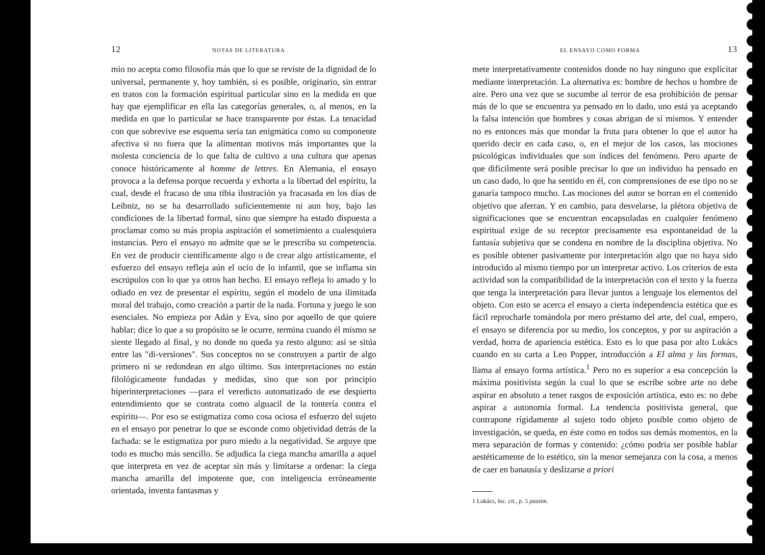12 NOTAS DE LITERATURA
mio no acepta como filosofía más que lo que se reviste de la dignidad de lo universal, permanente y, hoy también, si es posible, originario, sin entrar en tratos con la formación espiritual particular sino en la medida en que hay que ejemplificar en ella las categorías generales, o, al menos, en la medida en que lo particular se hace transparente por éstas. La tenacidad con que sobrevive ese esquema sería tan enigmática como su componente afectiva si no fuera que la alimentan motivos más importantes que la molesta conciencia de lo que falta de cultivo a una cultura que apenas conoce históricamente al homme de lettres. En Alemania, el ensayo provoca a la defensa porque recuerda y exhorta a la libertad del espíritu, la cual, desde el fracaso de una tibia ilustración ya fracasada en los días de Leibniz, no se ha desarrollado suficientemente ni aun hoy, bajo las condiciones de la libertad formal, sino que siempre ha estado dispuesta a proclamar como su más propia aspiración el sometimiento a cualesquiera instancias. Pero el ensayo no admite que se le prescriba su competencia. En vez de producir científicamente algo o de crear algo artísticamente, el esfuerzo del ensayo refleja aún el ocio de lo infantil, que se inflama sin escrúpulos con lo que ya otros han hecho. El ensayo refleja lo amado y lo odiado en vez de presentar el espíritu, según el modelo de una ilimitada moral del trabajo, como creación a partir de la nada. Fortuna y juego le son esenciales. No empieza por Adán y Eva, sino por aquello de que quiere hablar; dice lo que a su propósito se le ocurre, termina cuando él mismo se siente llegado al final, y no donde no queda ya resto alguno: así se sitúa entre las "di-versiones". Sus conceptos no se construyen a partir de algo primero ni se redondean en algo último. Sus interpretaciones no están filológicamente fundadas y medidas, sino que son por principio hiperinterpretaciones —para el veredicto automatizado de ese despierto entendimiento que se contrata como alguacil de la tontería contra el espíritu—. Por eso se estigmatiza como cosa ociosa el esfuerzo del sujeto en el ensayo por penetrar lo que se esconde como objetividad detrás de la fachada: se le estigmatiza por puro miedo a la negatividad. Se arguye que todo es mucho más sencillo. Se adjudica la ciega mancha amarilla a aquel que interpreta en vez de aceptar sin más y limitarse a ordenar: la ciega mancha amarilla del impotente que, con inteligencia erróneamente orientada, inventa fantasmas y
EL ENSAYO COMO FORMA 13
mete interpretativamente contenidos donde no hay ninguno que explicitar mediante interpretación. La alternativa es: hombre de hechos u hombre de aire. Pero una vez que se sucumbe al terror de esa prohibición de pensar más de lo que se encuentra ya pensado en lo dado, uno está ya aceptando la falsa intención que hombres y cosas abrigan de sí mismos. Y entender no es entonces más que mondar la fruta para obtener lo que el autor ha querido decir en cada caso, o, en el mejor de los casos, las mociones psicológicas individuales que son índices del fenómeno. Pero aparte de que difícilmente será posible precisar lo que un individuo ha pensado en un caso dado, lo que ha sentido en él, con comprensiones de ese tipo no se ganaría tampoco mucho. Las mociones del autor se borran en el contenido objetivo que aferran. Y en cambio, para desvelarse, la plétora objetiva de significaciones que se encuentran encapsuladas en cualquier fenómeno espiritual exige de su receptor precisamente esa espontaneidad de la fantasía subjetiva que se condena en nombre de la disciplina objetiva. No es posible obtener pasivamente por interpretación algo que no haya sido introducido al mismo tiempo por un interpretar activo. Los criterios de esta actividad son la compatibilidad de la interpretación con el texto y la fuerza que tenga la interpretación para llevar juntos a lenguaje los elementos del objeto. Con esto se acerca el ensayo a cierta independencia estética que es fácil reprocharle tomándola por mero préstamo del arte, del cual, empero, el ensayo se diferencia por su medio, los conceptos, y por su aspiración a verdad, horra de apariencia estética. Esto es lo que pasa por alto Lukács cuando en su carta a Leo Popper, introducción a El alma y las formas, llama al ensayo forma artística.<sup>1</sup> Pero no es superior a esa concepción la máxima positivista según la cual lo que se escribe sobre arte no debe aspirar en absoluto a tener rasgos de exposición artística, esto es: no debe aspirar a autonomía formal. La tendencia positivista general, que contrapone rígidamente al sujeto todo objeto posible como objeto de investigación, se queda, en éste como en todos sus demás momentos, en la mera separación de formas y contenido: ¿cómo podría ser posible hablar aestéticamente de lo estético, sin la menor semejanza con la cosa, a menos de caer en banausía y deslizarse a priori
1 Lukács, loc. cit., p. 5 passim.